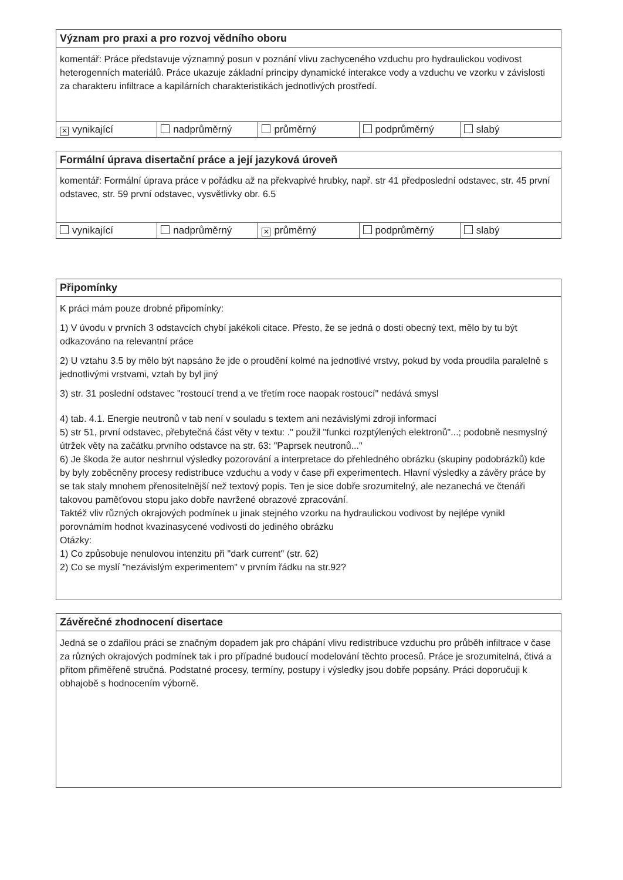Význam pro praxi a pro rozvoj vědního oboru
komentář: Práce představuje významný posun v poznání vlivu zachyceného vzduchu pro hydraulickou vodivost heterogenních materiálů. Práce ukazuje základní principy dynamické interakce vody a vzduchu ve vzorku v závislosti za charakteru infiltrace a kapilárních charakteristikách jednotlivých prostředí.
✕ vynikající nadprůměrný průměrný podprůměrný slabý
Formální úprava disertační práce a její jazyková úroveň
komentář: Formální úprava práce v pořádku až na překvapivé hrubky, např. str 41 předposlední odstavec, str. 45 první odstavec, str. 59 první odstavec, vysvětlivky obr. 6.5
vynikající nadprůměrný
✕ průměrný podprůměrný slabý
Připomínky
K práci mám pouze drobné připomínky:
1) V úvodu v prvních 3 odstavcích chybí jakékoli citace. Přesto, že se jedná o dosti obecný text, mělo by tu být odkazováno na relevantní práce
2) U vztahu 3.5 by mělo být napsáno že jde o proudění kolmé na jednotlivé vrstvy, pokud by voda proudila paralelně s jednotlivými vrstvami, vztah by byl jiný
3) str. 31 poslední odstavec "rostoucí trend a ve třetím roce naopak rostoucí" nedává smysl
4) tab. 4.1. Energie neutronů v tab není v souladu s textem ani nezávislými zdroji informací
5) str 51, první odstavec, přebytečná část věty v textu: ." použil "funkci rozptýlených elektronů"...; podobně nesmyslný útržek věty na začátku prvního odstavce na str. 63: "Paprsek neutronů..."
6) Je škoda že autor neshrnul výsledky pozorování a interpretace do přehledného obrázku (skupiny podobrázků) kde by byly zoběcněny procesy redistribuce vzduchu a vody v čase při experimentech. Hlavní výsledky a závěry práce by se tak staly mnohem přenositelnější než textový popis. Ten je sice dobře srozumitelný, ale nezanechá ve čtenáři takovou paměťovou stopu jako dobře navržené obrazové zpracování.
Taktéž vliv různých okrajových podmínek u jinak stejného vzorku na hydraulickou vodivost by nejlépe vynikl porovnámím hodnot kvazinasycené vodivosti do jediného obrázku
Otázky:
1) Co způsobuje nenulovou intenzitu při "dark current" (str. 62)
2) Co se myslí "nezávislým experimentem" v prvním řádku na str.92?
Závěrečné zhodnocení disertace
Jedná se o zdařilou práci se značným dopadem jak pro chápání vlivu redistribuce vzduchu pro průběh infiltrace v čase za různých okrajových podmínek tak i pro případné budoucí modelování těchto procesů. Práce je srozumitelná, čtivá a přitom přiměřeně stručná. Podstatné procesy, termíny, postupy i výsledky jsou dobře popsány. Práci doporučuji k obhajobě s hodnocením výborně.